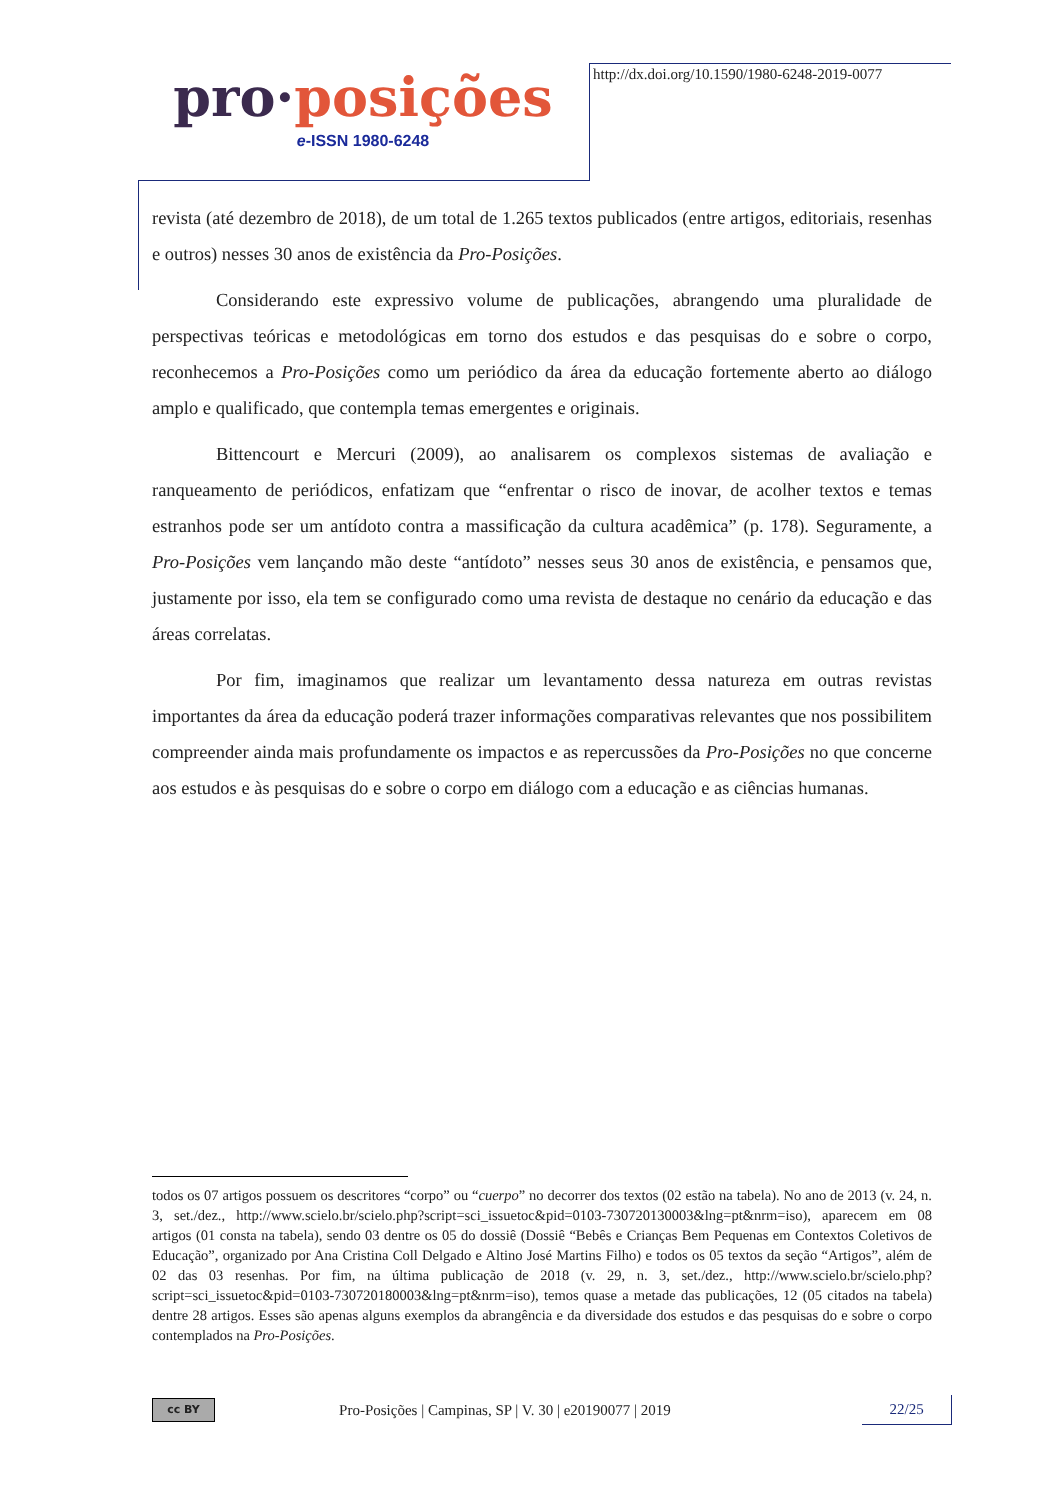pro·posições
e-ISSN 1980-6248
http://dx.doi.org/10.1590/1980-6248-2019-0077
revista (até dezembro de 2018), de um total de 1.265 textos publicados (entre artigos, editoriais, resenhas e outros) nesses 30 anos de existência da Pro-Posições.
Considerando este expressivo volume de publicações, abrangendo uma pluralidade de perspectivas teóricas e metodológicas em torno dos estudos e das pesquisas do e sobre o corpo, reconhecemos a Pro-Posições como um periódico da área da educação fortemente aberto ao diálogo amplo e qualificado, que contempla temas emergentes e originais.
Bittencourt e Mercuri (2009), ao analisarem os complexos sistemas de avaliação e ranqueamento de periódicos, enfatizam que “enfrentar o risco de inovar, de acolher textos e temas estranhos pode ser um antídoto contra a massificação da cultura acadêmica” (p. 178). Seguramente, a Pro-Posições vem lançando mão deste “antídoto” nesses seus 30 anos de existência, e pensamos que, justamente por isso, ela tem se configurado como uma revista de destaque no cenário da educação e das áreas correlatas.
Por fim, imaginamos que realizar um levantamento dessa natureza em outras revistas importantes da área da educação poderá trazer informações comparativas relevantes que nos possibilitem compreender ainda mais profundamente os impactos e as repercussões da Pro-Posições no que concerne aos estudos e às pesquisas do e sobre o corpo em diálogo com a educação e as ciências humanas.
todos os 07 artigos possuem os descritores “corpo” ou “cuerpo” no decorrer dos textos (02 estão na tabela). No ano de 2013 (v. 24, n. 3, set./dez., http://www.scielo.br/scielo.php?script=sci_issuetoc&pid=0103-730720130003&lng=pt&nrm=iso), aparecem em 08 artigos (01 consta na tabela), sendo 03 dentre os 05 do dossiê (Dossiê “Bebês e Crianças Bem Pequenas em Contextos Coletivos de Educação”, organizado por Ana Cristina Coll Delgado e Altino José Martins Filho) e todos os 05 textos da seção “Artigos”, além de 02 das 03 resenhas. Por fim, na última publicação de 2018 (v. 29, n. 3, set./dez., http://www.scielo.br/scielo.php?script=sci_issuetoc&pid=0103-730720180003&lng=pt&nrm=iso), temos quase a metade das publicações, 12 (05 citados na tabela) dentre 28 artigos. Esses são apenas alguns exemplos da abrangência e da diversidade dos estudos e das pesquisas do e sobre o corpo contemplados na Pro-Posições.
cc BY
Pro-Posições | Campinas, SP | V. 30 | e20190077 | 2019
22/25